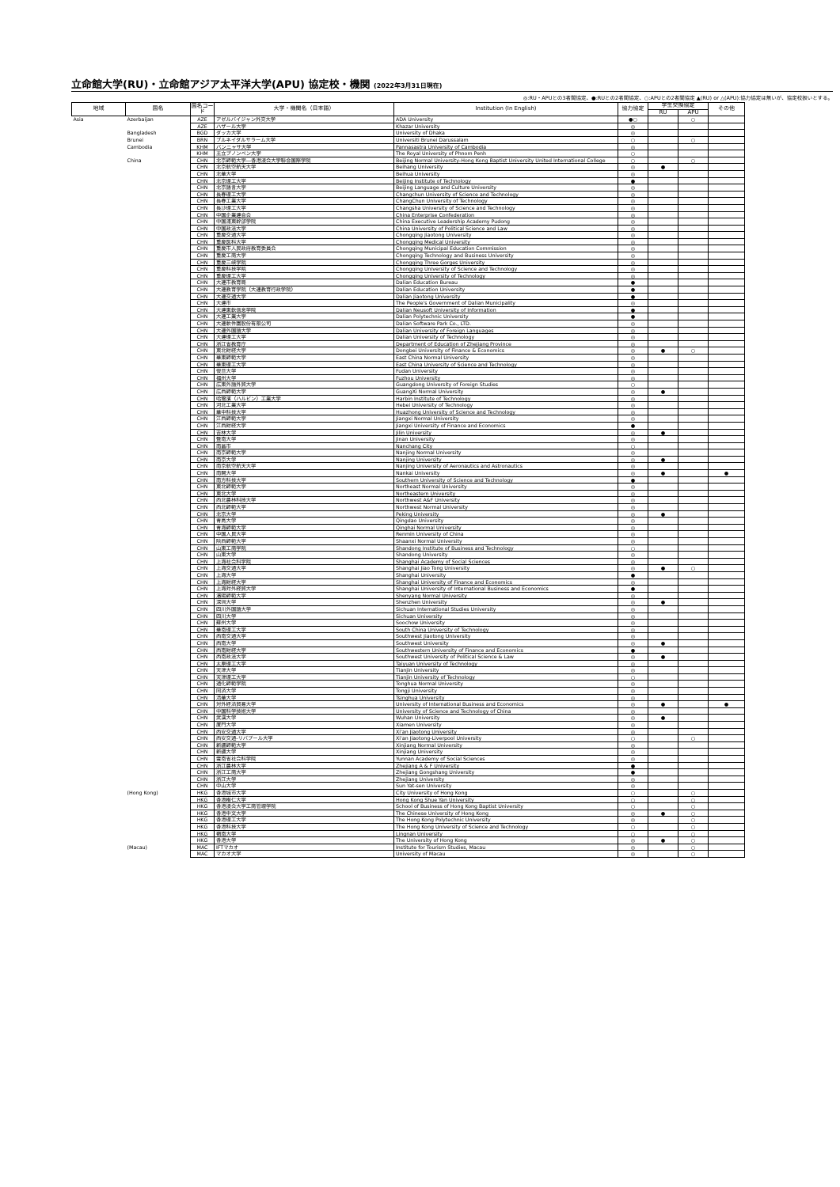立命館大学(RU)・立命館アジア太平洋大学(APU) 協定校・機関 (2022年3月31日現在)
◎:RU・APUとの3者間協定、●:RUとの2者間協定、○:APUとの2者間協定 ▲(RU) or △(APU):協力協定は無いが、協定校扱いとする。
| 地域 | 国名 | 国名コード | 大学・機関名（日本語） | Institution (In English) | 協力協定 | 学生交換協定 | | その他 |
| --- | --- | --- | --- | --- | --- | --- | --- | --- |
| | | | | | | RU | APU | |
| Asia | Azerbaijan | AZE | アゼルバイジャン外交大学 | ADA University | ●○ | | ○ | |
| | | AZE | ハザール大学 | Khazar University | ◎ | | | |
| | Bangladesh | BGD | ダッカ大学 | University of Dhaka | ◎ | | | |
| | Brunei | BRN | ブルネイダルサラーム大学 | Universiti Brunei Darussalam | ○ | | ○ | |
| | Cambodia | KHM | パンニャサ大学 | Pannasastra University of Cambodia | ◎ | | | |
| | | KHM | 王立プノンペン大学 | The Royal University of Phnom Penh | ○ | | | |
| | China | CHN | 北京師範大学―香港浸会大学聯合国際学院 | Beijing Normal University-Hong Kong Baptist University United International College | ○ | | ○ | |
| | | CHN | 北京航空航天大学 | Beihang University | ◎ | ● | | |
| | | CHN | 北華大学 | Beihua University | ◎ | | | |
| | | CHN | 北京理工大学 | Beijing Institute of Technology | ● | | | |
| | | CHN | 北京語言大学 | Beijing Language and Culture University | ◎ | | | |
| | | CHN | 長春理工大学 | Changchun University of Science and Technology | ◎ | | | |
| | | CHN | 長春工業大学 | ChangChun University of Technology | ◎ | | | |
| | | CHN | 長沙理工大学 | Changsha University of Science and Technology | ◎ | | | |
| | | CHN | 中国企業連合会 | China Enterprise Confederation | ◎ | | | |
| | | CHN | 中国浦東幹部学院 | China Executive Leadership Academy Pudong | ◎ | | | |
| | | CHN | 中国政法大学 | China University of Political Science and Law | ◎ | | | |
| | | CHN | 重慶交通大学 | Chongqing Jiaotong University | ◎ | | | |
| | | CHN | 重慶医科大学 | Chongqing Medical University | ◎ | | | |
| | | CHN | 重慶市人民政府教育委員会 | Chongqing Municipal Education Commission | ◎ | | | |
| | | CHN | 重慶工商大学 | Chongqing Technology and Business University | ◎ | | | |
| | | CHN | 重慶三峡学院 | Chongqing Three Gorges University | ◎ | | | |
| | | CHN | 重慶科技学院 | Chongqing University of Science and Technology | ◎ | | | |
| | | CHN | 重慶理工大学 | Chongqing University of Technology | ◎ | | | |
| | | CHN | 大連市教育局 | Dalian Education Bureau | ● | | | |
| | | CHN | 大連教育学院（大連教育行政学院） | Dalian Education University | ● | | | |
| | | CHN | 大連交通大学 | Dalian Jiaotong University | ● | | | |
| | | CHN | 大連市 | The People's Government of Dalian Municipality | ◎ | | | |
| | | CHN | 大連東軟信息学院 | Dalian Neusoft University of Information | ● | | | |
| | | CHN | 大連工業大学 | Dalian Polytechnic University | ● | | | |
| | | CHN | 大連軟件園股份有限公司 | Dalian Software Park Co., LTD. | ◎ | | | |
| | | CHN | 大連外国語大学 | Dalian University of Foreign Languages | ◎ | | | |
| | | CHN | 大連理工大学 | Dalian University of Technology | ◎ | | | |
| | | CHN | 浙江省教育庁 | Department of Education of Zhejiang Province | ◎ | | | |
| | | CHN | 東北財経大学 | Dongbei University of Finance & Economics | ◎ | ● | ○ | |
| | | CHN | 華東師範大学 | East China Normal University | ◎ | | | |
| | | CHN | 華東理工大学 | East China University of Science and Technology | ◎ | | | |
| | | CHN | 復旦大学 | Fudan University | ◎ | | | |
| | | CHN | 福州大学 | Fuzhou University | ◎ | | | |
| | | CHN | 広東外語外貿大学 | Guangdong University of Foreign Studies | ○ | | | |
| | | CHN | 広西師範大学 | GuangXi Normal University | ◎ | ● | | |
| | | CHN | 哈爾濱（ハルビン）工業大学 | Harbin Institute of Technology | ◎ | | | |
| | | CHN | 河北工業大学 | Hebei University of Technology | ◎ | | | |
| | | CHN | 華中科技大学 | Huazhong University of Science and Technology | ◎ | | | |
| | | CHN | 江西師範大学 | Jiangxi Normal University | ◎ | | | |
| | | CHN | 江西財経大学 | Jiangxi University of Finance and Economics | ● | | | |
| | | CHN | 吉林大学 | Jilin University | ◎ | ● | | |
| | | CHN | 暨南大学 | Jinan University | ◎ | | | |
| | | CHN | 南昌市 | Nanchang City | ○ | | | |
| | | CHN | 南京師範大学 | Nanjing Normal University | ◎ | | | |
| | | CHN | 南京大学 | Nanjing University | ◎ | ● | | |
| | | CHN | 南京航空航天大学 | Nanjing University of Aeronautics and Astronautics | ◎ | | | |
| | | CHN | 南開大学 | Nankai University | ◎ | ● | | ● |
| | | CHN | 南方科技大学 | Southern University of Science and Technology | ● | | | |
| | | CHN | 東北師範大学 | Northeast Normal University | ◎ | | | |
| | | CHN | 東北大学 | Northeastern University | ◎ | | | |
| | | CHN | 西北農林科技大学 | Northwest A&F University | ◎ | | | |
| | | CHN | 西北師範大学 | Northwest Normal University | ◎ | | | |
| | | CHN | 北京大学 | Peking University | ◎ | ● | | |
| | | CHN | 青島大学 | Qingdao University | ◎ | | | |
| | | CHN | 青海師範大学 | Qinghai Normal University | ◎ | | | |
| | | CHN | 中国人民大学 | Renmin University of China | ◎ | | | |
| | | CHN | 陝西師範大学 | Shaanxi Normal University | ◎ | | | |
| | | CHN | 山東工商学院 | Shandong Institute of Business and Technology | ○ | | | |
| | | CHN | 山東大学 | Shandong University | ◎ | | | |
| | | CHN | 上海社会科学院 | Shanghai Academy of Social Sciences | ◎ | | | |
| | | CHN | 上海交通大学 | Shanghai Jiao Tong University | ◎ | ● | ○ | |
| | | CHN | 上海大学 | Shanghai University | ● | | | |
| | | CHN | 上海財経大学 | Shanghai University of Finance and Economics | ◎ | | | |
| | | CHN | 上海対外経貿大学 | Shanghai University of International Business and Economics | ● | | | |
| | | CHN | 瀋陽師範大学 | Shenyang Normal University | ◎ | | | |
| | | CHN | 深圳大学 | Shenzhen University | ◎ | ● | | |
| | | CHN | 四川外国語大学 | Sichuan International Studies University | ◎ | | | |
| | | CHN | 四川大学 | Sichuan University | ◎ | | | |
| | | CHN | 蘇州大学 | Soochow University | ◎ | | | |
| | | CHN | 華南理工大学 | South China University of Technology | ◎ | | | |
| | | CHN | 西南交通大学 | Southwest Jiaotong University | ◎ | | | |
| | | CHN | 西南大学 | Southwest University | ◎ | ● | | |
| | | CHN | 西南財経大学 | Southwestern University of Finance and Economics | ● | | | |
| | | CHN | 西南政法大学 | Southwest University of Political Science & Law | ◎ | ● | | |
| | | CHN | 太原理工大学 | Taiyuan University of Technology | ◎ | | | |
| | | CHN | 天津大学 | Tianjin University | ◎ | | | |
| | | CHN | 天津理工大学 | Tianjin University of Technology | ○ | | | |
| | | CHN | 通化師範学院 | Tonghua Normal University | ◎ | | | |
| | | CHN | 同済大学 | Tongji University | ◎ | | | |
| | | CHN | 清華大学 | Tsinghua University | ◎ | | | |
| | | CHN | 対外経済貿易大学 | University of International Business and Economics | ◎ | ● | | ● |
| | | CHN | 中国科学技術大学 | University of Science and Technology of China | ◎ | | | |
| | | CHN | 武漢大学 | Wuhan University | ◎ | ● | | |
| | | CHN | 厦門大学 | Xiamen University | ◎ | | | |
| | | CHN | 西安交通大学 | Xi'an Jiaotong University | ◎ | | | |
| | | CHN | 西安交通-リバプール大学 | Xi'an Jiaotong-Liverpool University | ○ | | ○ | |
| | | CHN | 新疆師範大学 | Xinjiang Normal University | ◎ | | | |
| | | CHN | 新疆大学 | Xinjiang University | ◎ | | | |
| | | CHN | 雲南省社会科学院 | Yunnan Academy of Social Sciences | ◎ | | | |
| | | CHN | 浙江農林大学 | Zhejiang A & F University | ● | | | |
| | | CHN | 浙江工商大学 | Zhejiang Gongshang University | ● | | | |
| | | CHN | 浙江大学 | Zhejiang University | ◎ | | | |
| | | CHN | 中山大学 | Sun Yat-sen University | ◎ | | | |
| | (Hong Kong) | HKG | 香港城市大学 | City University of Hong Kong | ○ | | ○ | |
| | | HKG | 香港樹仁大学 | Hong Kong Shue Yan University | ○ | | ○ | |
| | | HKG | 香港浸会大学工商管理学院 | School of Business of Hong Kong Baptist University | ○ | | ○ | |
| | | HKG | 香港中文大学 | The Chinese University of Hong Kong | ◎ | ● | ○ | |
| | | HKG | 香港理工大学 | The Hong Kong Polytechnic University | ◎ | | ○ | |
| | | HKG | 香港科技大学 | The Hong Kong University of Science and Technology | ○ | | ○ | |
| | | HKG | 嶺南大学 | Lingnan University | ○ | | ○ | |
| | | HKG | 香港大学 | The University of Hong Kong | ◎ | ● | ○ | |
| | (Macau) | MAC | IFTマカオ | Institute for Tourism Studies, Macau | ◎ | | ○ | |
| | | MAC | マカオ大学 | University of Macau | ◎ | | ○ | |